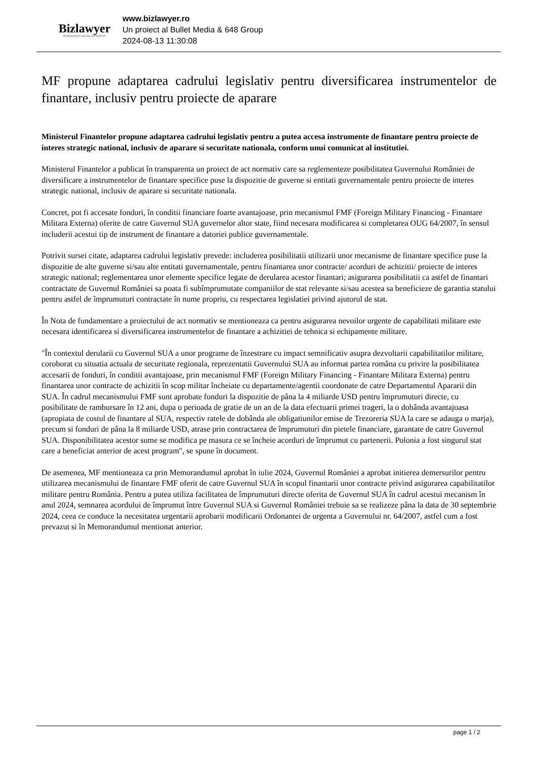Bizlawyer
ROMANIAN LEGAL BUSINESS
www.bizlawyer.ro
Un proiect al Bullet Media & 648 Group
2024-08-13 11:30:08
MF propune adaptarea cadrului legislativ pentru diversificarea instrumentelor de finantare, inclusiv pentru proiecte de aparare
Ministerul Finantelor propune adaptarea cadrului legislativ pentru a putea accesa instrumente de finantare pentru proiecte de interes strategic national, inclusiv de aparare si securitate nationala, conform unui comunicat al institutiei.
Ministerul Finantelor a publicat în transparenta un proiect de act normativ care sa reglementeze posibilitatea Guvernului României de diversificare a instrumentelor de finantare specifice puse la dispozitie de guverne si entitati guvernamentale pentru proiecte de interes strategic national, inclusiv de aparare si securitate nationala.
Concret, pot fi accesate fonduri, în conditii financiare foarte avantajoase, prin mecanismul FMF (Foreign Military Financing - Finantare Militara Externa) oferite de catre Guvernul SUA guvernelor altor state, fiind necesara modificarea si completarea OUG 64/2007, în sensul includerii acestui tip de instrument de finantare a datoriei publice guvernamentale.
Potrivit sursei citate, adaptarea cadrului legislativ prevede: includerea posibilitatii utilizarii unor mecanisme de finantare specifice puse la dispozitie de alte guverne si/sau alte entitati guvernamentale, pentru finantarea unor contracte/ acorduri de achizitii/ proiecte de interes strategic national; reglementarea unor elemente specifice legate de derularea acestor finantari; asigurarea posibilitatii ca astfel de finantari contractate de Guvernul României sa poata fi subîmprumutate companiilor de stat relevante si/sau acestea sa beneficieze de garantia statului pentru astfel de împrumuturi contractate în nume propriu, cu respectarea legislatiei privind ajutorul de stat.
În Nota de fundamentare a proiectului de act normativ se mentioneaza ca pentru asigurarea nevoilor urgente de capabilitati militare este necesara identificarea si diversificarea instrumentelor de finantare a achizitiei de tehnica si echipamente militare.
"În contextul derularii cu Guvernul SUA a unor programe de înzestrare cu impact semnificativ asupra dezvoltarii capabilitatilor militare, coroborat cu situatia actuala de securitate regionala, reprezentatii Guvernului SUA au informat partea româna cu privire la posibilitatea accesarii de fonduri, în conditii avantajoase, prin mecanismul FMF (Foreign Military Financing - Finantare Militara Externa) pentru finantarea unor contracte de achizitii în scop militar încheiate cu departamente/agentii coordonate de catre Departamentul Apararii din SUA. În cadrul mecanismului FMF sunt aprobate fonduri la dispozitie de pâna la 4 miliarde USD pentru împrumuturi directe, cu posibilitate de rambursare în 12 ani, dupa o perioada de gratie de un an de la data efectuarii primei trageri, la o dobânda avantajoasa (apropiata de costul de finantare al SUA, respectiv ratele de dobânda ale obligatiunilor emise de Trezoreria SUA la care se adauga o marja), precum si fonduri de pâna la 8 miliarde USD, atrase prin contractarea de împrumuturi din pietele financiare, garantate de catre Guvernul SUA. Disponibilitatea acestor sume se modifica pe masura ce se încheie acorduri de împrumut cu partenerii. Polonia a fost singurul stat care a beneficiat anterior de acest program", se spune în document.
De asemenea, MF mentioneaza ca prin Memorandumul aprobat în iulie 2024, Guvernul României a aprobat initierea demersurilor pentru utilizarea mecanismului de finantare FMF oferit de catre Guvernul SUA în scopul finantarii unor contracte privind asigurarea capabilitatilor militare pentru România. Pentru a putea utiliza facilitatea de împrumuturi directe oferita de Guvernul SUA în cadrul acestui mecanism în anul 2024, semnarea acordului de împrumut între Guvernul SUA si Guvernul României trebuie sa se realizeze pâna la data de 30 septembrie 2024, ceea ce conduce la necesitatea urgentarii aprobarii modificarii Ordonantei de urgenta a Guvernului nr. 64/2007, astfel cum a fost prevazut si în Memorandumul mentionat anterior.
page 1 / 2